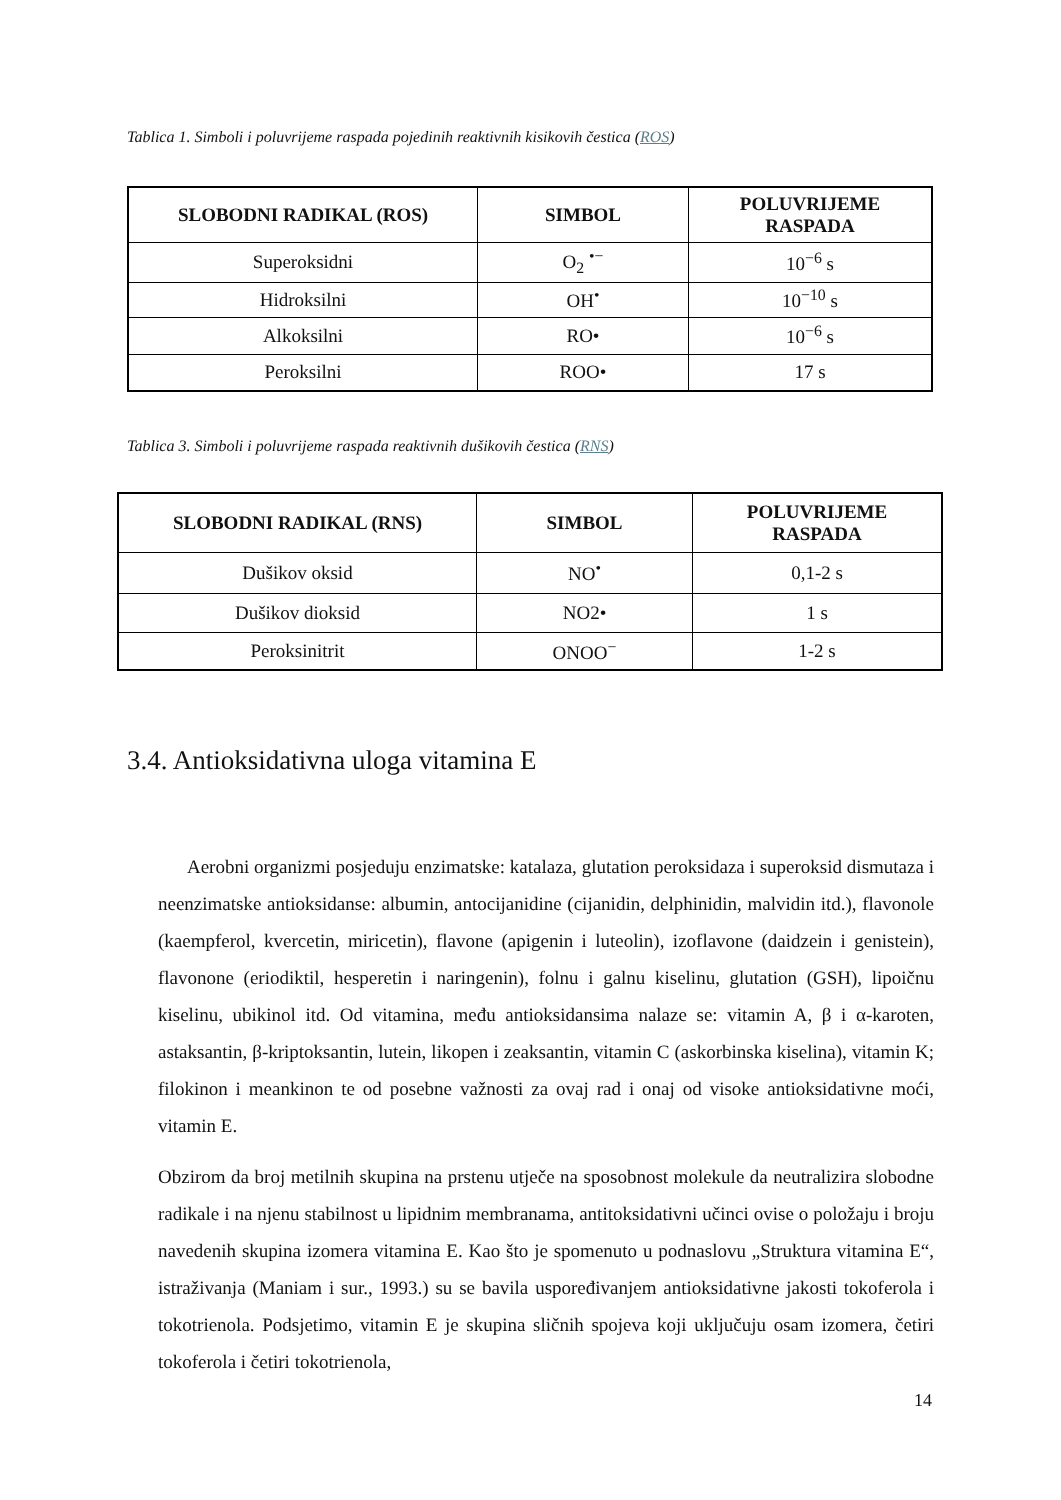Tablica 1. Simboli i poluvrijeme raspada pojedinih reaktivnih kisikovih čestica (ROS)
| SLOBODNI RADIKAL (ROS) | SIMBOL | POLUVRIJEME RASPADA |
| --- | --- | --- |
| Superoksidni | O<sub>2</sub> <sup>•−</sup> | 10<sup>−6</sup> s |
| Hidroksilni | OH<sup>•</sup> | 10<sup>−10</sup> s |
| Alkoksilni | RO• | 10<sup>−6</sup> s |
| Peroksilni | ROO• | 17 s |
Tablica 3. Simboli i poluvrijeme raspada reaktivnih dušikovih čestica (RNS)
| SLOBODNI RADIKAL (RNS) | SIMBOL | POLUVRIJEME RASPADA |
| --- | --- | --- |
| Dušikov oksid | NO<sup>•</sup> | 0,1-2 s |
| Dušikov dioksid | NO2• | 1 s |
| Peroksinitrit | ONOO<sup>−</sup> | 1-2 s |
3.4. Antioksidativna uloga vitamina E
Aerobni organizmi posjeduju enzimatske: katalaza, glutation peroksidaza i superoksid dismutaza i neenzimatske antioksidanse: albumin, antocijanidine (cijanidin, delphinidin, malvidin itd.), flavonole (kaempferol, kvercetin, miricetin), flavone (apigenin i luteolin), izoflavone (daidzein i genistein), flavonone (eriodiktil, hesperetin i naringenin), folnu i galnu kiselinu, glutation (GSH), lipoičnu kiselinu, ubikinol itd. Od vitamina, među antioksidansima nalaze se: vitamin A, β i α-karoten, astaksantin, β-kriptoksantin, lutein, likopen i zeaksantin, vitamin C (askorbinska kiselina), vitamin K; filokinon i meankinon te od posebne važnosti za ovaj rad i onaj od visoke antioksidativne moći, vitamin E.
Obzirom da broj metilnih skupina na prstenu utječe na sposobnost molekule da neutralizira slobodne radikale i na njenu stabilnost u lipidnim membranama, antitoksidativni učinci ovise o položaju i broju navedenih skupina izomera vitamina E. Kao što je spomenuto u podnaslovu „Struktura vitamina E“, istraživanja (Maniam i sur., 1993.) su se bavila uspoređivanjem antioksidativne jakosti tokoferola i tokotrienola. Podsjetimo, vitamin E je skupina sličnih spojeva koji uključuju osam izomera, četiri tokoferola i četiri tokotrienola,
14